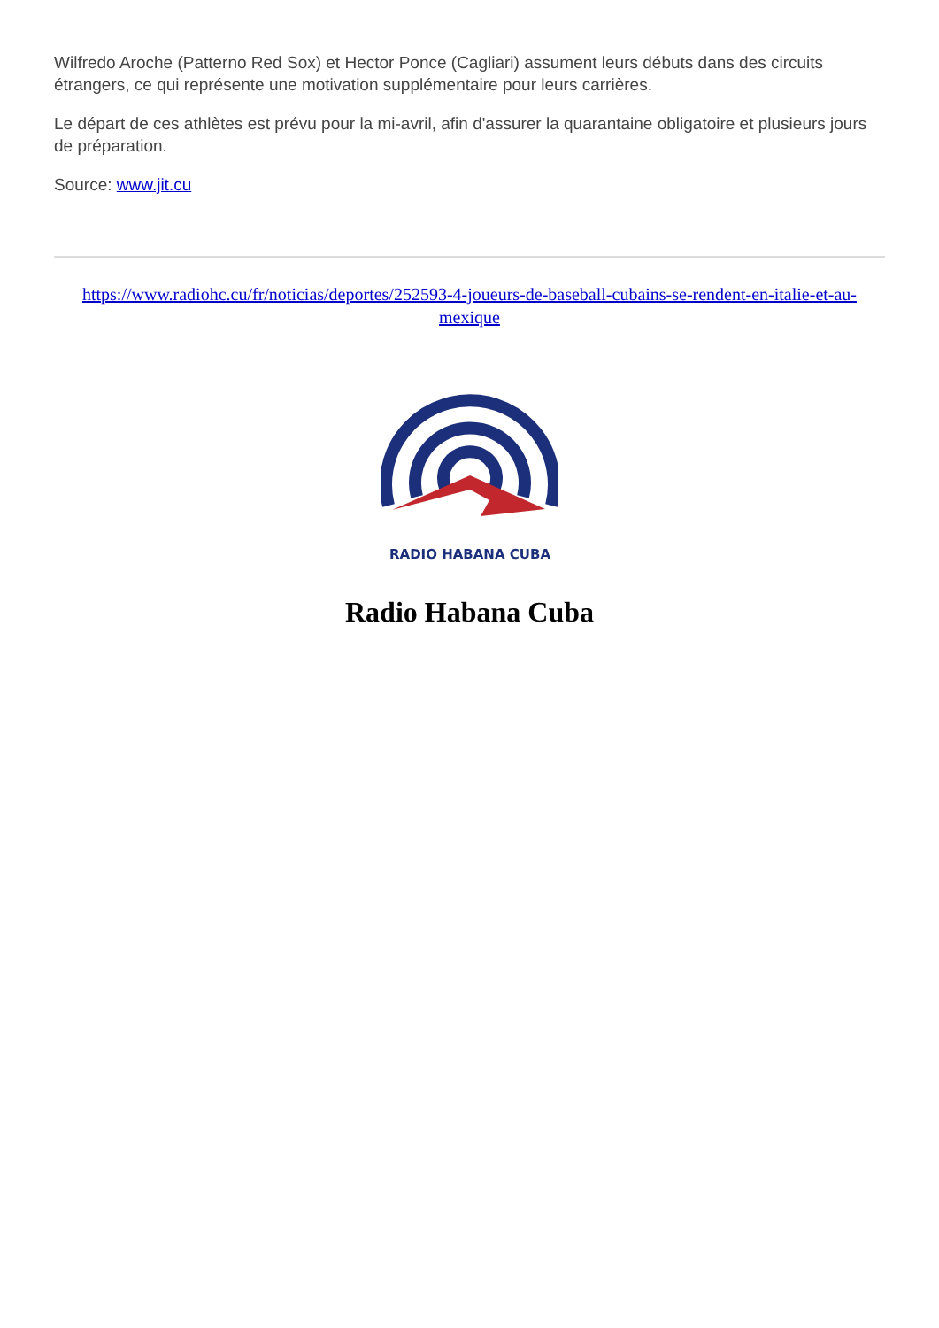Wilfredo Aroche (Patterno Red Sox) et Hector Ponce (Cagliari) assument leurs débuts dans des circuits étrangers, ce qui représente une motivation supplémentaire pour leurs carrières.
Le départ de ces athlètes est prévu pour la mi-avril, afin d'assurer la quarantaine obligatoire et plusieurs jours de préparation.
Source: www.jit.cu
https://www.radiohc.cu/fr/noticias/deportes/252593-4-joueurs-de-baseball-cubains-se-rendent-en-italie-et-au-mexique
RADIO HABANA CUBA
Radio Habana Cuba